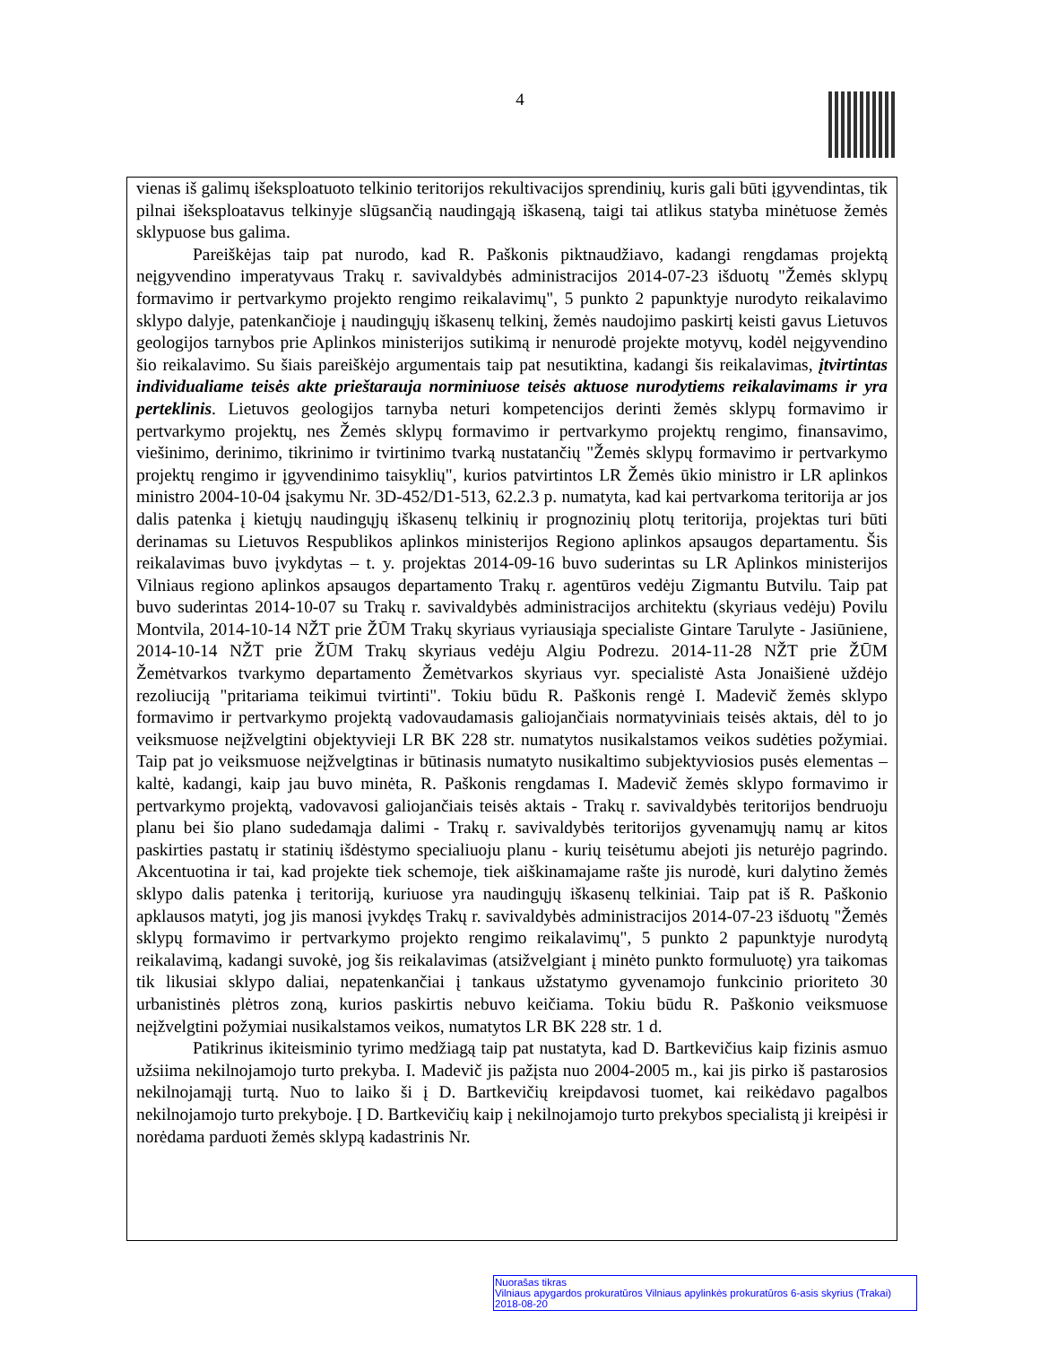4
vienas iš galimų išeksploatuoto telkinio teritorijos rekultivacijos sprendinių, kuris gali būti įgyvendintas, tik pilnai išeksploatavus telkinyje slūgsančią naudingąją iškaseną, taigi tai atlikus statyba minėtuose žemės sklypuose bus galima.
Pareiškėjas taip pat nurodo, kad R. Paškonis piktnaudžiavo, kadangi rengdamas projektą neįgyvendino imperatyvaus Trakų r. savivaldybės administracijos 2014-07-23 išduotų "Žemės sklypų formavimo ir pertvarkymo projekto rengimo reikalavimų", 5 punkto 2 papunktyje nurodyto reikalavimo sklypo dalyje, patenkančioje į naudingųjų iškasenų telkinį, žemės naudojimo paskirtį keisti gavus Lietuvos geologijos tarnybos prie Aplinkos ministerijos sutikimą ir nenurodė projekte motyvų, kodėl neįgyvendino šio reikalavimo. Su šiais pareiškėjo argumentais taip pat nesutiktina, kadangi šis reikalavimas, įtvirtintas individualiame teisės akte prieštarauja norminiuose teisės aktuose nurodytiems reikalavimams ir yra perteklinis. Lietuvos geologijos tarnyba neturi kompetencijos derinti žemės sklypų formavimo ir pertvarkymo projektų, nes Žemės sklypų formavimo ir pertvarkymo projektų rengimo, finansavimo, viešinimo, derinimo, tikrinimo ir tvirtinimo tvarką nustatančių "Žemės sklypų formavimo ir pertvarkymo projektų rengimo ir įgyvendinimo taisyklių", kurios patvirtintos LR Žemės ūkio ministro ir LR aplinkos ministro 2004-10-04 įsakymu Nr. 3D-452/D1-513, 62.2.3 p. numatyta, kad kai pertvarkoma teritorija ar jos dalis patenka į kietųjų naudingųjų iškasenų telkinių ir prognozinių plotų teritorija, projektas turi būti derinamas su Lietuvos Respublikos aplinkos ministerijos Regiono aplinkos apsaugos departamentu. Šis reikalavimas buvo įvykdytas – t. y. projektas 2014-09-16 buvo suderintas su LR Aplinkos ministerijos Vilniaus regiono aplinkos apsaugos departamento Trakų r. agentūros vedėju Zigmantu Butvilu. Taip pat buvo suderintas 2014-10-07 su Trakų r. savivaldybės administracijos architektu (skyriaus vedėju) Povilu Montvila, 2014-10-14 NŽT prie ŽŪM Trakų skyriaus vyriausiąja specialiste Gintare Tarulyte - Jasiūniene, 2014-10-14 NŽT prie ŽŪM Trakų skyriaus vedėju Algiu Podrezu. 2014-11-28 NŽT prie ŽŪM Žemėtvarkos tvarkymo departamento Žemėtvarkos skyriaus vyr. specialistė Asta Jonaišienė uždėjo rezoliuciją "pritariama teikimui tvirtinti". Tokiu būdu R. Paškonis rengė I. Madevič žemės sklypo formavimo ir pertvarkymo projektą vadovaudamasis galiojančiais normatyviniais teisės aktais, dėl to jo veiksmuose neįžvelgtini objektyvieji LR BK 228 str. numatytos nusikalstamos veikos sudėties požymiai. Taip pat jo veiksmuose neįžvelgtinas ir būtinasis numatyto nusikaltimo subjektyviosios pusės elementas – kaltė, kadangi, kaip jau buvo minėta, R. Paškonis rengdamas I. Madevič žemės sklypo formavimo ir pertvarkymo projektą, vadovavosi galiojančiais teisės aktais - Trakų r. savivaldybės teritorijos bendruoju planu bei šio plano sudedamąja dalimi - Trakų r. savivaldybės teritorijos gyvenamųjų namų ar kitos paskirties pastatų ir statinių išdėstymo specialiuoju planu - kurių teisėtumu abejoti jis neturėjo pagrindo. Akcentuotina ir tai, kad projekte tiek schemoje, tiek aiškinamajame rašte jis nurodė, kuri dalytino žemės sklypo dalis patenka į teritoriją, kuriuose yra naudingųjų iškasenų telkiniai. Taip pat iš R. Paškonio apklausos matyti, jog jis manosi įvykdęs Trakų r. savivaldybės administracijos 2014-07-23 išduotų "Žemės sklypų formavimo ir pertvarkymo projekto rengimo reikalavimų", 5 punkto 2 papunktyje nurodytą reikalavimą, kadangi suvokė, jog šis reikalavimas (atsižvelgiant į minėto punkto formuluotę) yra taikomas tik likusiai sklypo daliai, nepatenkančiai į tankaus užstatymo gyvenamojo funkcinio prioriteto 30 urbanistinės plėtros zoną, kurios paskirtis nebuvo keičiama. Tokiu būdu R. Paškonio veiksmuose neįžvelgtini požymiai nusikalstamos veikos, numatytos LR BK 228 str. 1 d.
Patikrinus ikiteisminio tyrimo medžiagą taip pat nustatyta, kad D. Bartkevičius kaip fizinis asmuo užsiima nekilnojamojo turto prekyba. I. Madevič jis pažįsta nuo 2004-2005 m., kai jis pirko iš pastarosios nekilnojamąjį turtą. Nuo to laiko ši į D. Bartkevičių kreipdavosi tuomet, kai reikėdavo pagalbos nekilnojamojo turto prekyboje. Į D. Bartkevičių kaip į nekilnojamojo turto prekybos specialistą ji kreipėsi ir norėdama parduoti žemės sklypą kadastrinis Nr.
Nuorašas tikras
Vilniaus apygardos prokuratūros Vilniaus apylinkės prokuratūros 6-asis skyrius (Trakai)
2018-08-20